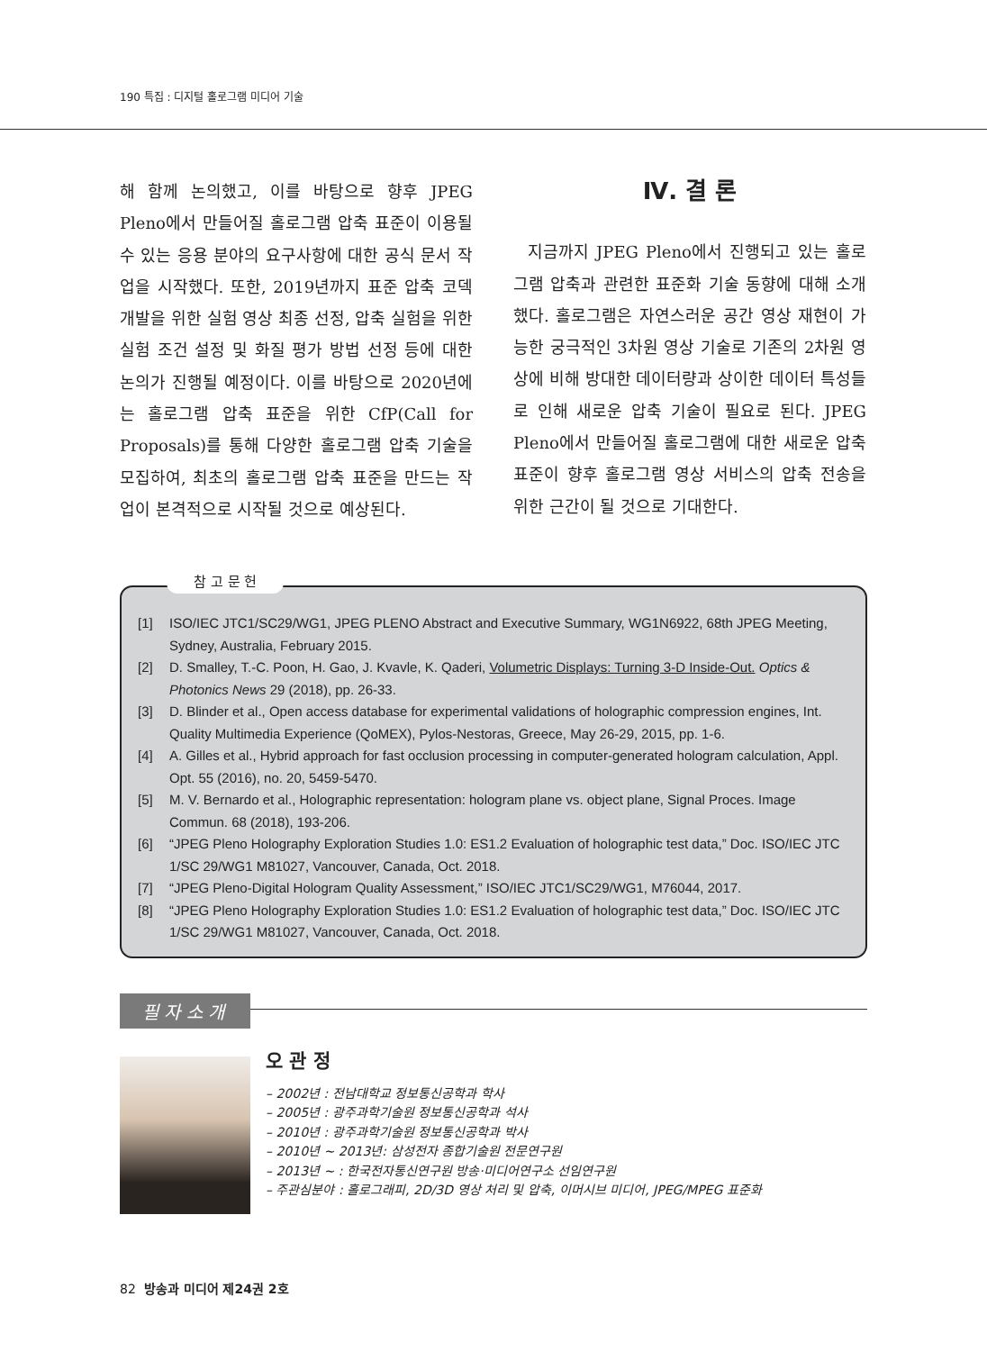190 특집 : 디지털 홀로그램 미디어 기술
해 함께 논의했고, 이를 바탕으로 향후 JPEG Pleno에서 만들어질 홀로그램 압축 표준이 이용될 수 있는 응용 분야의 요구사항에 대한 공식 문서 작업을 시작했다. 또한, 2019년까지 표준 압축 코덱 개발을 위한 실험 영상 최종 선정, 압축 실험을 위한 실험 조건 설정 및 화질 평가 방법 선정 등에 대한 논의가 진행될 예정이다. 이를 바탕으로 2020년에는 홀로그램 압축 표준을 위한 CfP(Call for Proposals)를 통해 다양한 홀로그램 압축 기술을 모집하여, 최초의 홀로그램 압축 표준을 만드는 작업이 본격적으로 시작될 것으로 예상된다.
Ⅳ. 결 론
지금까지 JPEG Pleno에서 진행되고 있는 홀로그램 압축과 관련한 표준화 기술 동향에 대해 소개했다. 홀로그램은 자연스러운 공간 영상 재현이 가능한 궁극적인 3차원 영상 기술로 기존의 2차원 영상에 비해 방대한 데이터량과 상이한 데이터 특성들로 인해 새로운 압축 기술이 필요로 된다. JPEG Pleno에서 만들어질 홀로그램에 대한 새로운 압축 표준이 향후 홀로그램 영상 서비스의 압축 전송을 위한 근간이 될 것으로 기대한다.
참 고 문 헌
[1] ISO/IEC JTC1/SC29/WG1, JPEG PLENO Abstract and Executive Summary, WG1N6922, 68th JPEG Meeting, Sydney, Australia, February 2015.
[2] D. Smalley, T.-C. Poon, H. Gao, J. Kvavle, K. Qaderi, Volumetric Displays: Turning 3-D Inside-Out. Optics & Photonics News 29 (2018), pp. 26-33.
[3] D. Blinder et al., Open access database for experimental validations of holographic compression engines, Int. Quality Multimedia Experience (QoMEX), Pylos-Nestoras, Greece, May 26-29, 2015, pp. 1-6.
[4] A. Gilles et al., Hybrid approach for fast occlusion processing in computer-generated hologram calculation, Appl. Opt. 55 (2016), no. 20, 5459-5470.
[5] M. V. Bernardo et al., Holographic representation: hologram plane vs. object plane, Signal Proces. Image Commun. 68 (2018), 193-206.
[6] “JPEG Pleno Holography Exploration Studies 1.0: ES1.2 Evaluation of holographic test data,” Doc. ISO/IEC JTC 1/SC 29/WG1 M81027, Vancouver, Canada, Oct. 2018.
[7] “JPEG Pleno-Digital Hologram Quality Assessment,” ISO/IEC JTC1/SC29/WG1, M76044, 2017.
[8] “JPEG Pleno Holography Exploration Studies 1.0: ES1.2 Evaluation of holographic test data,” Doc. ISO/IEC JTC 1/SC 29/WG1 M81027, Vancouver, Canada, Oct. 2018.
필 자 소 개
오 관 정
– 2002년 : 전남대학교 정보통신공학과 학사
– 2005년 : 광주과학기술원 정보통신공학과 석사
– 2010년 : 광주과학기술원 정보통신공학과 박사
– 2010년 ~ 2013년: 삼성전자 종합기술원 전문연구원
– 2013년 ~ : 한국전자통신연구원 방송·미디어연구소 선임연구원
– 주관심분야 : 홀로그래피, 2D/3D 영상 처리 및 압축, 이머시브 미디어, JPEG/MPEG 표준화
82 방송과 미디어 제24권 2호